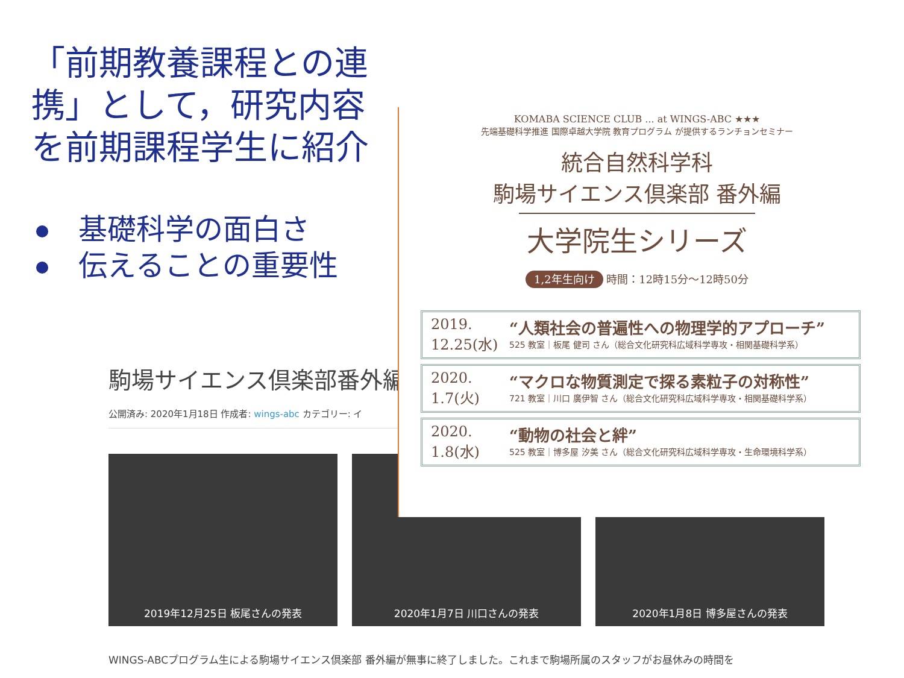「前期教養課程との連携」として，研究内容を前期課程学生に紹介
基礎科学の面白さ
伝えることの重要性
駒場サイエンス倶楽部番外編
公開済み: 2020年1月18日 作成者: wings-abc カテゴリー: イ
2019年12月25日 板尾さんの発表 2020年1月7日 川口さんの発表 2020年1月8日 博多屋さんの発表
WINGS-ABCプログラム生による駒場サイエンス倶楽部 番外編が無事に終了しました。これまで駒場所属のスタッフがお昼休みの時間を
KOMABA SCIENCE CLUB ... at WINGS-ABC ★★★
先端基礎科学推進 国際卓越大学院 教育プログラム が提供するランチョンセミナー
統合自然科学科
駒場サイエンス倶楽部 番外編
大学院生シリーズ
1,2年生向け 時間：12時15分〜12時50分
2019.
12.25(水)
“人類社会の普遍性への物理学的アプローチ”
525 教室｜板尾 健司 さん（総合文化研究科広域科学専攻・相関基礎科学系）
2020.
1.7(火)
“マクロな物質測定で探る素粒子の対称性”
721 教室｜川口 廣伊智 さん（総合文化研究科広域科学専攻・相関基礎科学系）
2020.
1.8(水)
“動物の社会と絆”
525 教室｜博多屋 汐美 さん（総合文化研究科広域科学専攻・生命環境科学系）